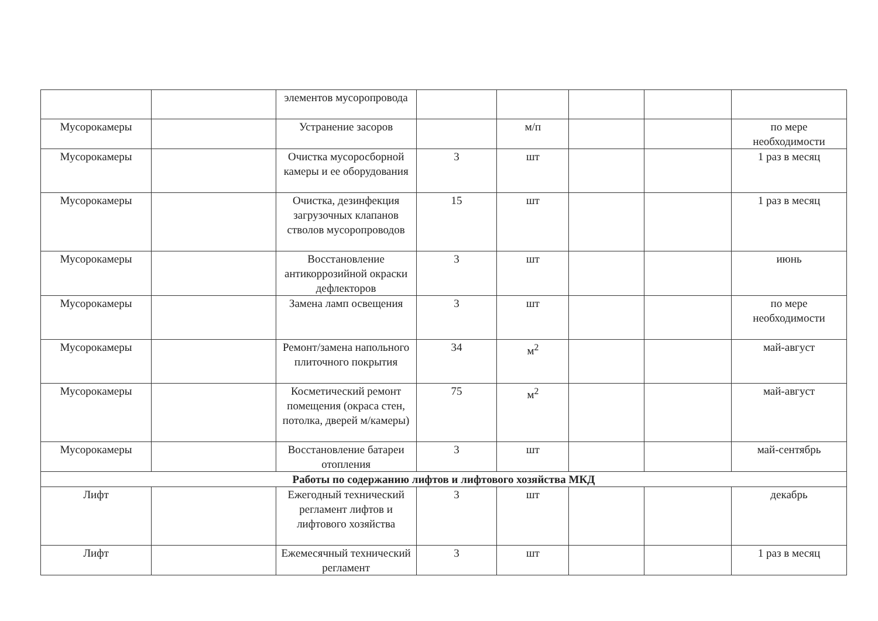| | | элементов мусоропровода | | | | | |
| Мусорокамеры | | Устранение засоров | | м/п | | | по мере необходимости |
| Мусорокамеры | | Очистка мусоросборной камеры и ее оборудования | 3 | шт | | | 1 раз в месяц |
| Мусорокамеры | | Очистка, дезинфекция загрузочных клапанов стволов мусоропроводов | 15 | шт | | | 1 раз в месяц |
| Мусорокамеры | | Восстановление антикоррозийной окраски дефлекторов | 3 | шт | | | июнь |
| Мусорокамеры | | Замена ламп освещения | 3 | шт | | | по мере необходимости |
| Мусорокамеры | | Ремонт/замена напольного плиточного покрытия | 34 | м<sup>2</sup> | | | май-август |
| Мусорокамеры | | Косметический ремонт помещения (окраса стен, потолка, дверей м/камеры) | 75 | м<sup>2</sup> | | | май-август |
| Мусорокамеры | | Восстановление батареи отопления | 3 | шт | | | май-сентябрь |
| Работы по содержанию лифтов и лифтового хозяйства МКД | | | | | | | |
| Лифт | | Ежегодный технический регламент лифтов и лифтового хозяйства | 3 | шт | | | декабрь |
| Лифт | | Ежемесячный технический регламент | 3 | шт | | | 1 раз в месяц |